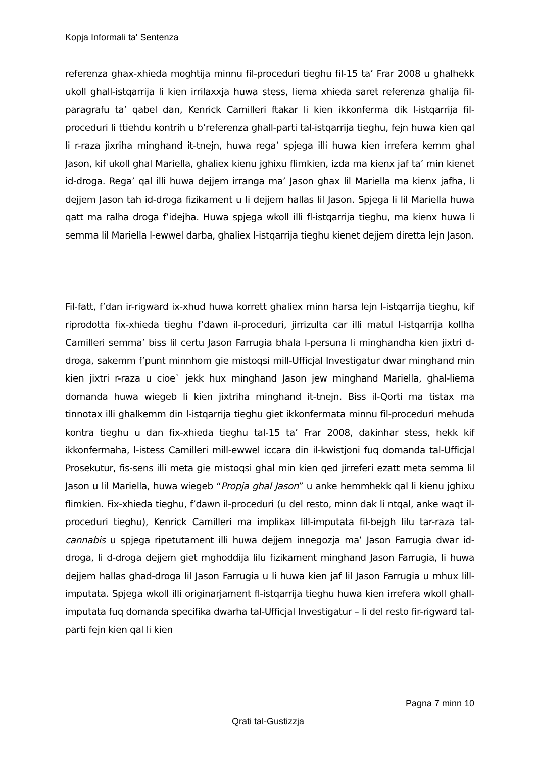Kopja Informali ta' Sentenza
referenza ghax-xhieda moghtija minnu fil-proceduri tieghu fil-15 ta’ Frar 2008 u ghalhekk ukoll ghall-istqarrija li kien irrilaxxja huwa stess, liema xhieda saret referenza ghalija fil-paragrafu ta’ qabel dan, Kenrick Camilleri ftakar li kien ikkonferma dik l-istqarrija fil-proceduri li ttiehdu kontrih u b’referenza ghall-parti tal-istqarrija tieghu, fejn huwa kien qal li r-raza jixriha minghand it-tnejn, huwa rega’ spjega illi huwa kien irrefera kemm ghal Jason, kif ukoll ghal Mariella, ghaliex kienu jghixu flimkien, izda ma kienx jaf ta’ min kienet id-droga. Rega’ qal illi huwa dejjem irranga ma’ Jason ghax lil Mariella ma kienx jafha, li dejjem Jason tah id-droga fizikament u li dejjem hallas lil Jason. Spjega li lil Mariella huwa qatt ma ralha droga f’idejha. Huwa spjega wkoll illi fl-istqarrija tieghu, ma kienx huwa li semma lil Mariella l-ewwel darba, ghaliex l-istqarrija tieghu kienet dejjem diretta lejn Jason.
Fil-fatt, f’dan ir-rigward ix-xhud huwa korrett ghaliex minn harsa lejn l-istqarrija tieghu, kif riprodotta fix-xhieda tieghu f’dawn il-proceduri, jirrizulta car illi matul l-istqarrija kollha Camilleri semma’ biss lil certu Jason Farrugia bhala l-persuna li minghandha kien jixtri d-droga, sakemm f’punt minnhom gie mistoqsi mill-Ufficjal Investigatur dwar minghand min kien jixtri r-raza u cioe` jekk hux minghand Jason jew minghand Mariella, ghal-liema domanda huwa wiegeb li kien jixtriha minghand it-tnejn. Biss il-Qorti ma tistax ma tinnotax illi ghalkemm din l-istqarrija tieghu giet ikkonfermata minnu fil-proceduri mehuda kontra tieghu u dan fix-xhieda tieghu tal-15 ta’ Frar 2008, dakinhar stess, hekk kif ikkonfermaha, l-istess Camilleri mill-ewwel iccara din il-kwistjoni fuq domanda tal-Ufficjal Prosekutur, fis-sens illi meta gie mistoqsi ghal min kien qed jirreferi ezatt meta semma lil Jason u lil Mariella, huwa wiegeb “Propja ghal Jason” u anke hemmhekk qal li kienu jghixu flimkien. Fix-xhieda tieghu, f’dawn il-proceduri (u del resto, minn dak li ntqal, anke waqt il-proceduri tieghu), Kenrick Camilleri ma implikax lill-imputata fil-bejgh lilu tar-raza tal-cannabis u spjega ripetutament illi huwa dejjem innegozja ma’ Jason Farrugia dwar id-droga, li d-droga dejjem giet mghoddija lilu fizikament minghand Jason Farrugia, li huwa dejjem hallas ghad-droga lil Jason Farrugia u li huwa kien jaf lil Jason Farrugia u mhux lill-imputata. Spjega wkoll illi originarjament fl-istqarrija tieghu huwa kien irrefera wkoll ghall-imputata fuq domanda specifika dwarha tal-Ufficjal Investigatur – li del resto fir-rigward tal-parti fejn kien qal li kien
Pagna 7 minn 10
Qrati tal-Gustizzja